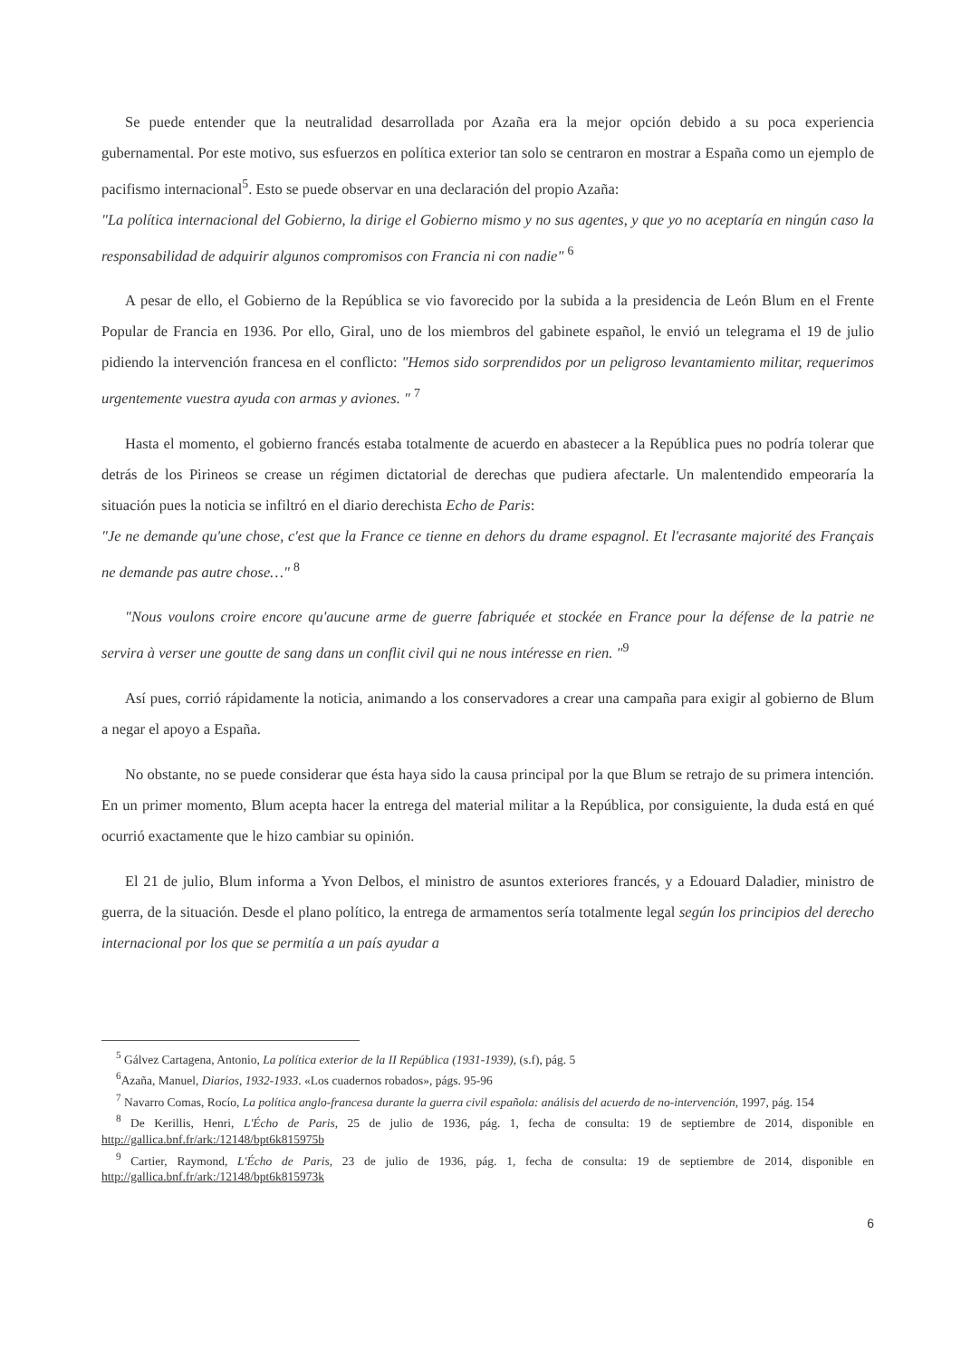Se puede entender que la neutralidad desarrollada por Azaña era la mejor opción debido a su poca experiencia gubernamental. Por este motivo, sus esfuerzos en política exterior tan solo se centraron en mostrar a España como un ejemplo de pacifismo internacional<sup>5</sup>. Esto se puede observar en una declaración del propio Azaña:
"La política internacional del Gobierno, la dirige el Gobierno mismo y no sus agentes, y que yo no aceptaría en ningún caso la responsabilidad de adquirir algunos compromisos con Francia ni con nadie" <sup>6</sup>
A pesar de ello, el Gobierno de la República se vio favorecido por la subida a la presidencia de León Blum en el Frente Popular de Francia en 1936. Por ello, Giral, uno de los miembros del gabinete español, le envió un telegrama el 19 de julio pidiendo la intervención francesa en el conflicto: "Hemos sido sorprendidos por un peligroso levantamiento militar, requerimos urgentemente vuestra ayuda con armas y aviones. " <sup>7</sup>
Hasta el momento, el gobierno francés estaba totalmente de acuerdo en abastecer a la República pues no podría tolerar que detrás de los Pirineos se crease un régimen dictatorial de derechas que pudiera afectarle. Un malentendido empeoraría la situación pues la noticia se infiltró en el diario derechista Echo de Paris:
"Je ne demande qu'une chose, c'est que la France ce tienne en dehors du drame espagnol. Et l'ecrasante majorité des Français ne demande pas autre chose…" <sup>8</sup>
"Nous voulons croire encore qu'aucune arme de guerre fabriquée et stockée en France pour la défense de la patrie ne servira à verser une goutte de sang dans un conflit civil qui ne nous intéresse en rien. "<sup>9</sup>
Así pues, corrió rápidamente la noticia, animando a los conservadores a crear una campaña para exigir al gobierno de Blum a negar el apoyo a España.
No obstante, no se puede considerar que ésta haya sido la causa principal por la que Blum se retrajo de su primera intención. En un primer momento, Blum acepta hacer la entrega del material militar a la República, por consiguiente, la duda está en qué ocurrió exactamente que le hizo cambiar su opinión.
El 21 de julio, Blum informa a Yvon Delbos, el ministro de asuntos exteriores francés, y a Edouard Daladier, ministro de guerra, de la situación. Desde el plano político, la entrega de armamentos sería totalmente legal según los principios del derecho internacional por los que se permitía a un país ayudar a
<sup>5</sup> Gálvez Cartagena, Antonio, La política exterior de la II República (1931-1939), (s.f), pág. 5
<sup>6</sup> Azaña, Manuel, Diarios, 1932-1933. «Los cuadernos robados», págs. 95-96
<sup>7</sup> Navarro Comas, Rocío, La política anglo-francesa durante la guerra civil española: análisis del acuerdo de no-intervención, 1997, pág. 154
<sup>8</sup> De Kerillis, Henri, L'Écho de Paris, 25 de julio de 1936, pág. 1, fecha de consulta: 19 de septiembre de 2014, disponible en http://gallica.bnf.fr/ark:/12148/bpt6k815975b
<sup>9</sup> Cartier, Raymond, L'Écho de Paris, 23 de julio de 1936, pág. 1, fecha de consulta: 19 de septiembre de 2014, disponible en http://gallica.bnf.fr/ark:/12148/bpt6k815973k
6